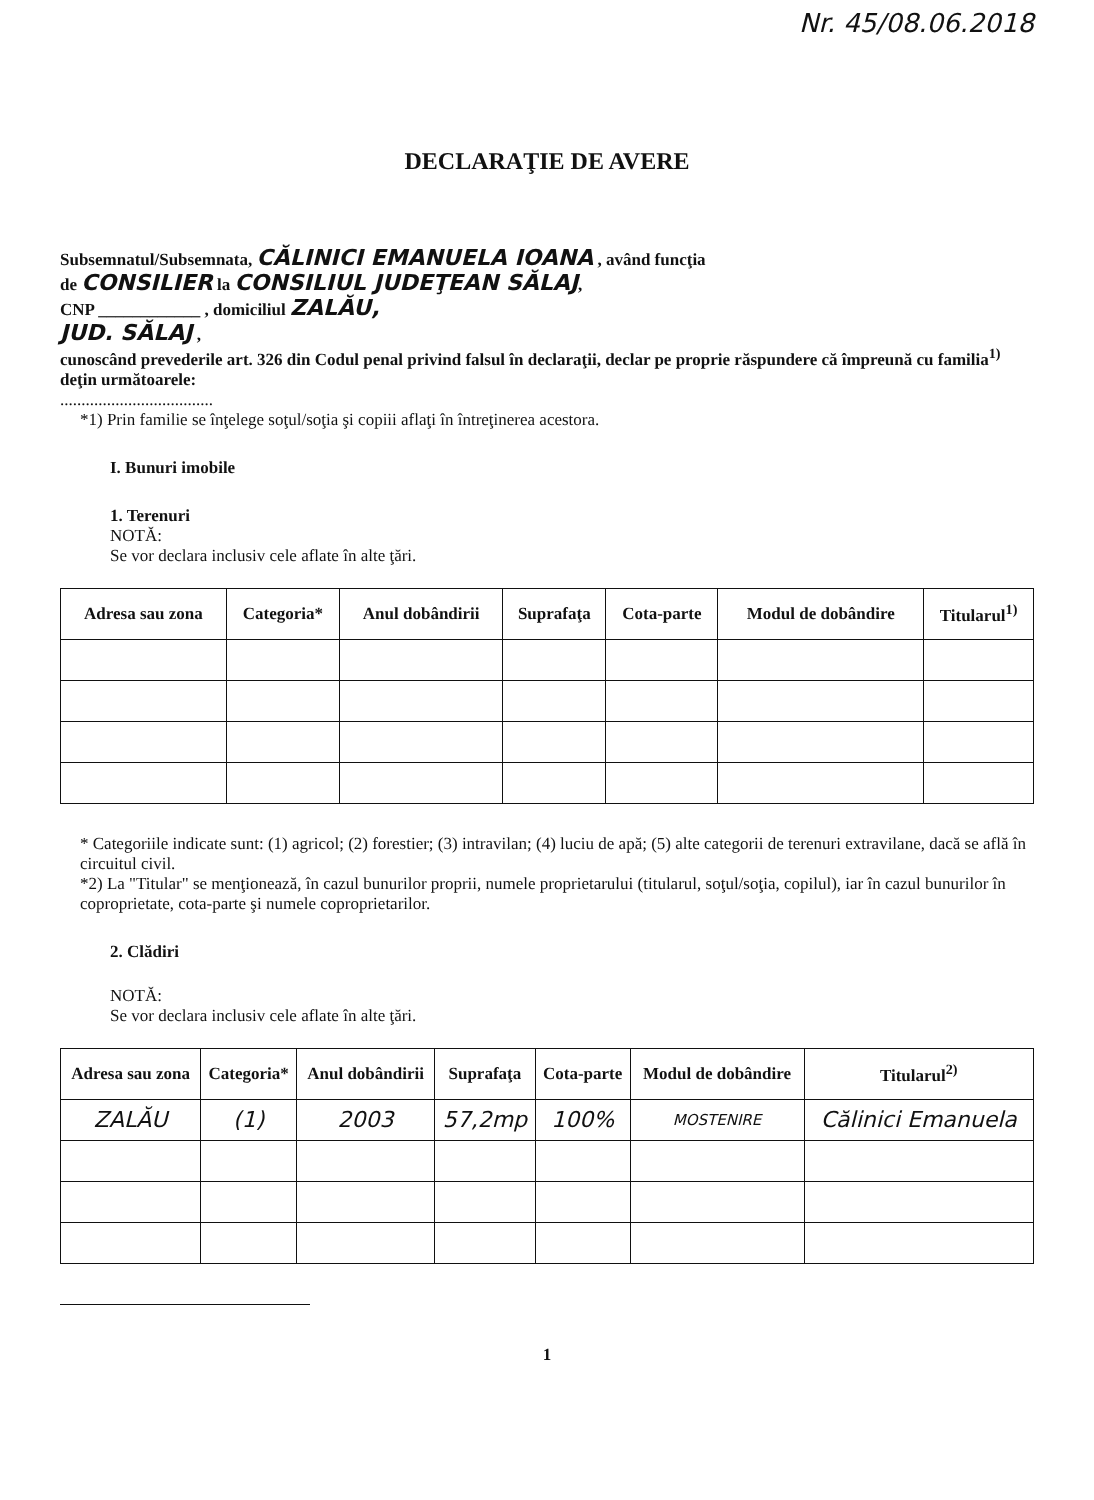Nr. 45/08.06.2018
DECLARAŢIE DE AVERE
Subsemnatul/Subsemnata, CĂLINICI EMANUELA IOANA , având funcţia
de CONSILIER la CONSILIUL JUDEŢEAN SĂLAJ,
CNP ____________ , domiciliul ZALĂU,
JUD. SĂLAJ ,
cunoscând prevederile art. 326 din Codul penal privind falsul în declaraţii, declar pe proprie răspundere că împreună cu familia<sup>1)</sup> deţin următoarele:
....................................
*1) Prin familie se înţelege soţul/soţia şi copiii aflaţi în întreţinerea acestora.
I. Bunuri imobile
1. Terenuri
NOTĂ:
Se vor declara inclusiv cele aflate în alte ţări.
| Adresa sau zona | Categoria* | Anul dobândirii | Suprafaţa | Cota-parte | Modul de dobândire | Titularul<sup>1)</sup> |
| --- | --- | --- | --- | --- | --- | --- |
* Categoriile indicate sunt: (1) agricol; (2) forestier; (3) intravilan; (4) luciu de apă; (5) alte categorii de terenuri extravilane, dacă se află în circuitul civil.
*2) La "Titular" se menţionează, în cazul bunurilor proprii, numele proprietarului (titularul, soţul/soţia, copilul), iar în cazul bunurilor în coproprietate, cota-parte şi numele coproprietarilor.
2. Clădiri
NOTĂ:
Se vor declara inclusiv cele aflate în alte ţări.
| Adresa sau zona | Categoria* | Anul dobândirii | Suprafaţa | Cota-parte | Modul de dobândire | Titularul<sup>2)</sup> |
| --- | --- | --- | --- | --- | --- | --- |
| ZALĂU | (1) | 2003 | 57,2mp | 100% | MOSTENIRE | Călinici Emanuela |
1